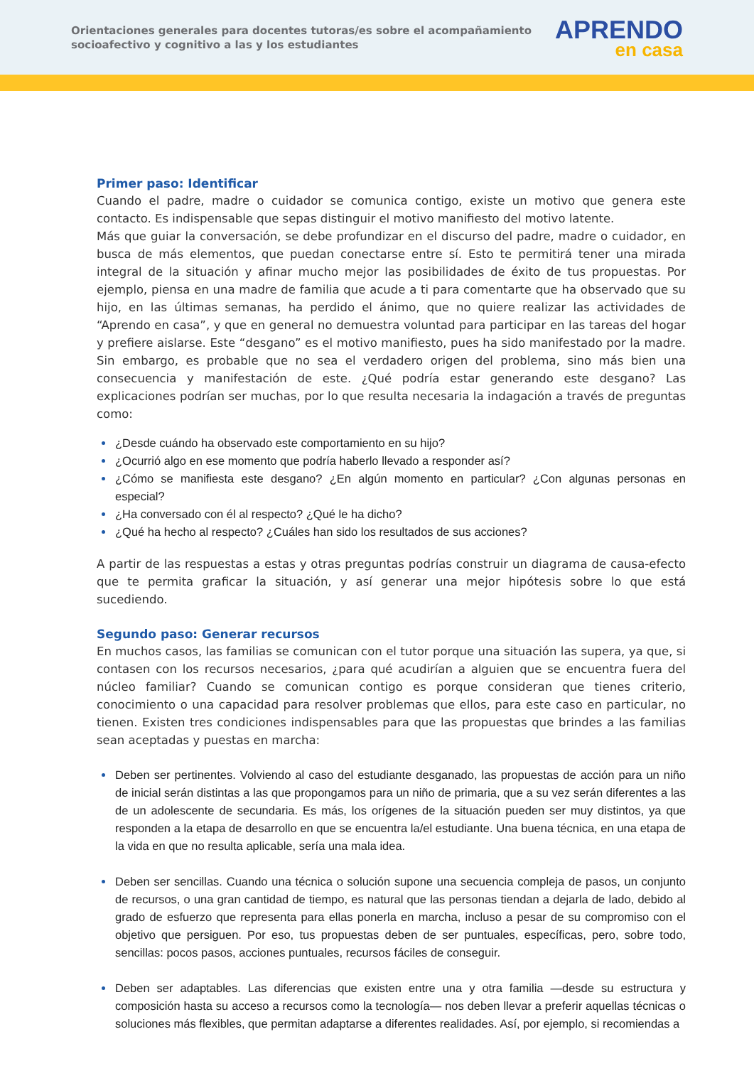Orientaciones generales para docentes tutoras/es sobre el acompañamiento socioafectivo y cognitivo a las y los estudiantes
APRENDO
en casa
Primer paso: Identificar
Cuando el padre, madre o cuidador se comunica contigo, existe un motivo que genera este contacto. Es indispensable que sepas distinguir el motivo manifiesto del motivo latente.
Más que guiar la conversación, se debe profundizar en el discurso del padre, madre o cuidador, en busca de más elementos, que puedan conectarse entre sí. Esto te permitirá tener una mirada integral de la situación y afinar mucho mejor las posibilidades de éxito de tus propuestas. Por ejemplo, piensa en una madre de familia que acude a ti para comentarte que ha observado que su hijo, en las últimas semanas, ha perdido el ánimo, que no quiere realizar las actividades de “Aprendo en casa”, y que en general no demuestra voluntad para participar en las tareas del hogar y prefiere aislarse. Este “desgano” es el motivo manifiesto, pues ha sido manifestado por la madre. Sin embargo, es probable que no sea el verdadero origen del problema, sino más bien una consecuencia y manifestación de este. ¿Qué podría estar generando este desgano? Las explicaciones podrían ser muchas, por lo que resulta necesaria la indagación a través de preguntas como:
¿Desde cuándo ha observado este comportamiento en su hijo?
¿Ocurrió algo en ese momento que podría haberlo llevado a responder así?
¿Cómo se manifiesta este desgano? ¿En algún momento en particular? ¿Con algunas personas en especial?
¿Ha conversado con él al respecto? ¿Qué le ha dicho?
¿Qué ha hecho al respecto? ¿Cuáles han sido los resultados de sus acciones?
A partir de las respuestas a estas y otras preguntas podrías construir un diagrama de causa-efecto que te permita graficar la situación, y así generar una mejor hipótesis sobre lo que está sucediendo.
Segundo paso: Generar recursos
En muchos casos, las familias se comunican con el tutor porque una situación las supera, ya que, si contasen con los recursos necesarios, ¿para qué acudirían a alguien que se encuentra fuera del núcleo familiar? Cuando se comunican contigo es porque consideran que tienes criterio, conocimiento o una capacidad para resolver problemas que ellos, para este caso en particular, no tienen. Existen tres condiciones indispensables para que las propuestas que brindes a las familias sean aceptadas y puestas en marcha:
Deben ser pertinentes. Volviendo al caso del estudiante desganado, las propuestas de acción para un niño de inicial serán distintas a las que propongamos para un niño de primaria, que a su vez serán diferentes a las de un adolescente de secundaria. Es más, los orígenes de la situación pueden ser muy distintos, ya que responden a la etapa de desarrollo en que se encuentra la/el estudiante. Una buena técnica, en una etapa de la vida en que no resulta aplicable, sería una mala idea.
Deben ser sencillas. Cuando una técnica o solución supone una secuencia compleja de pasos, un conjunto de recursos, o una gran cantidad de tiempo, es natural que las personas tiendan a dejarla de lado, debido al grado de esfuerzo que representa para ellas ponerla en marcha, incluso a pesar de su compromiso con el objetivo que persiguen. Por eso, tus propuestas deben de ser puntuales, específicas, pero, sobre todo, sencillas: pocos pasos, acciones puntuales, recursos fáciles de conseguir.
Deben ser adaptables. Las diferencias que existen entre una y otra familia —desde su estructura y composición hasta su acceso a recursos como la tecnología— nos deben llevar a preferir aquellas técnicas o soluciones más flexibles, que permitan adaptarse a diferentes realidades. Así, por ejemplo, si recomiendas a